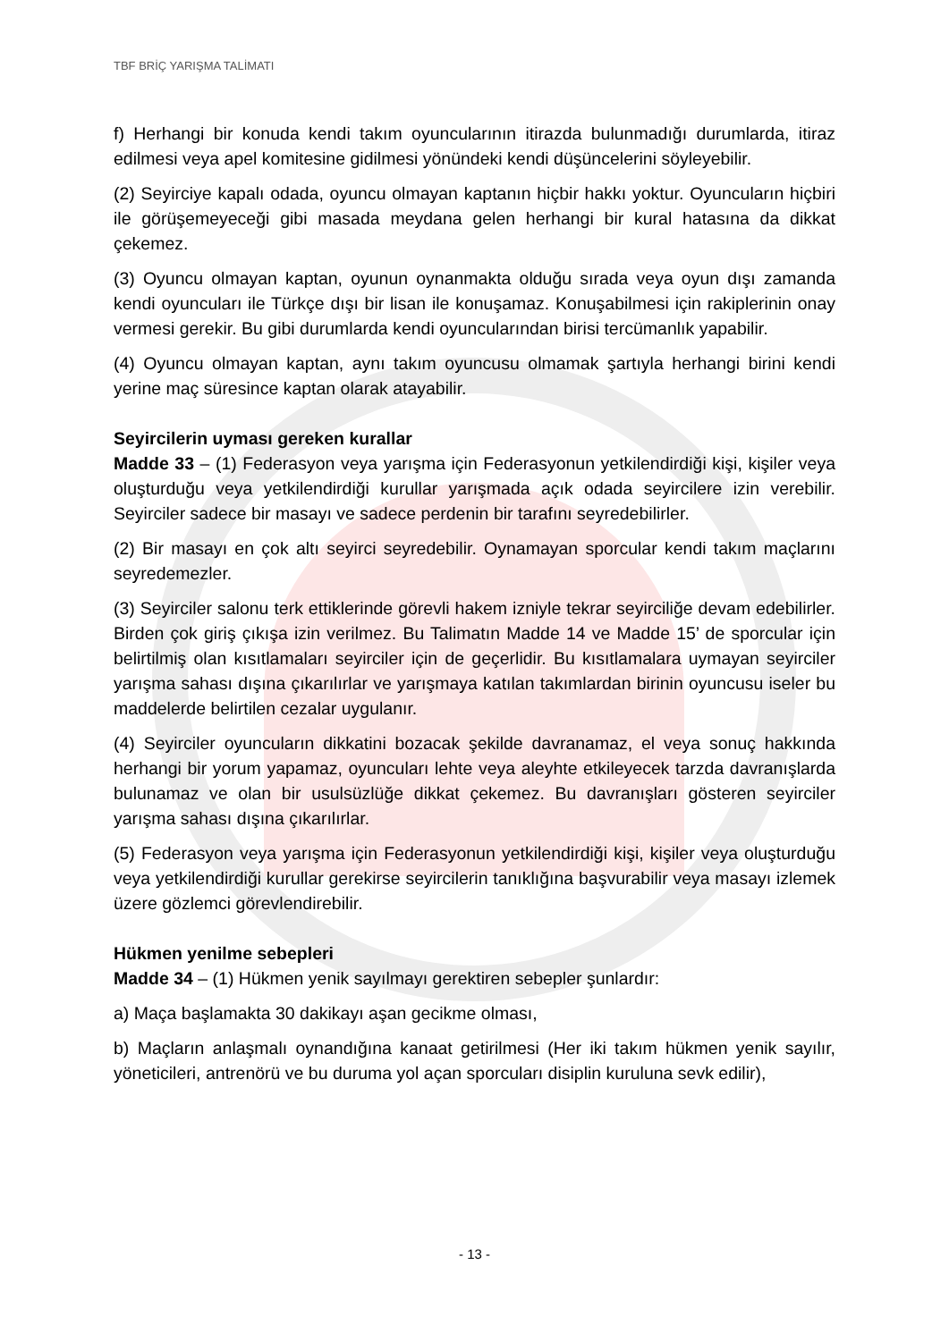TBF BRİÇ YARIŞMA TALİMATI
f) Herhangi bir konuda kendi takım oyuncularının itirazda bulunmadığı durumlarda, itiraz edilmesi veya apel komitesine gidilmesi yönündeki kendi düşüncelerini söyleyebilir.
(2) Seyirciye kapalı odada, oyuncu olmayan kaptanın hiçbir hakkı yoktur. Oyuncuların hiçbiri ile görüşemeyeceği gibi masada meydana gelen herhangi bir kural hatasına da dikkat çekemez.
(3) Oyuncu olmayan kaptan, oyunun oynanmakta olduğu sırada veya oyun dışı zamanda kendi oyuncuları ile Türkçe dışı bir lisan ile konuşamaz. Konuşabilmesi için rakiplerinin onay vermesi gerekir. Bu gibi durumlarda kendi oyuncularından birisi tercümanlık yapabilir.
(4) Oyuncu olmayan kaptan, aynı takım oyuncusu olmamak şartıyla herhangi birini kendi yerine maç süresince kaptan olarak atayabilir.
Seyircilerin uyması gereken kurallar
Madde 33 – (1) Federasyon veya yarışma için Federasyonun yetkilendirdiği kişi, kişiler veya oluşturduğu veya yetkilendirdiği kurullar yarışmada açık odada seyircilere izin verebilir. Seyirciler sadece bir masayı ve sadece perdenin bir tarafını seyredebilirler.
(2) Bir masayı en çok altı seyirci seyredebilir. Oynamayan sporcular kendi takım maçlarını seyredemezler.
(3) Seyirciler salonu terk ettiklerinde görevli hakem izniyle tekrar seyirciliğe devam edebilirler. Birden çok giriş çıkışa izin verilmez. Bu Talimatın Madde 14 ve Madde 15’ de sporcular için belirtilmiş olan kısıtlamaları seyirciler için de geçerlidir. Bu kısıtlamalara uymayan seyirciler yarışma sahası dışına çıkarılırlar ve yarışmaya katılan takımlardan birinin oyuncusu iseler bu maddelerde belirtilen cezalar uygulanır.
(4) Seyirciler oyuncuların dikkatini bozacak şekilde davranamaz, el veya sonuç hakkında herhangi bir yorum yapamaz, oyuncuları lehte veya aleyhte etkileyecek tarzda davranışlarda bulunamaz ve olan bir usulsüzlüğe dikkat çekemez. Bu davranışları gösteren seyirciler yarışma sahası dışına çıkarılırlar.
(5) Federasyon veya yarışma için Federasyonun yetkilendirdiği kişi, kişiler veya oluşturduğu veya yetkilendirdiği kurullar gerekirse seyircilerin tanıklığına başvurabilir veya masayı izlemek üzere gözlemci görevlendirebilir.
Hükmen yenilme sebepleri
Madde 34 – (1) Hükmen yenik sayılmayı gerektiren sebepler şunlardır:
a) Maça başlamakta 30 dakikayı aşan gecikme olması,
b) Maçların anlaşmalı oynandığına kanaat getirilmesi (Her iki takım hükmen yenik sayılır, yöneticileri, antrenörü ve bu duruma yol açan sporcuları disiplin kuruluna sevk edilir),
- 13 -